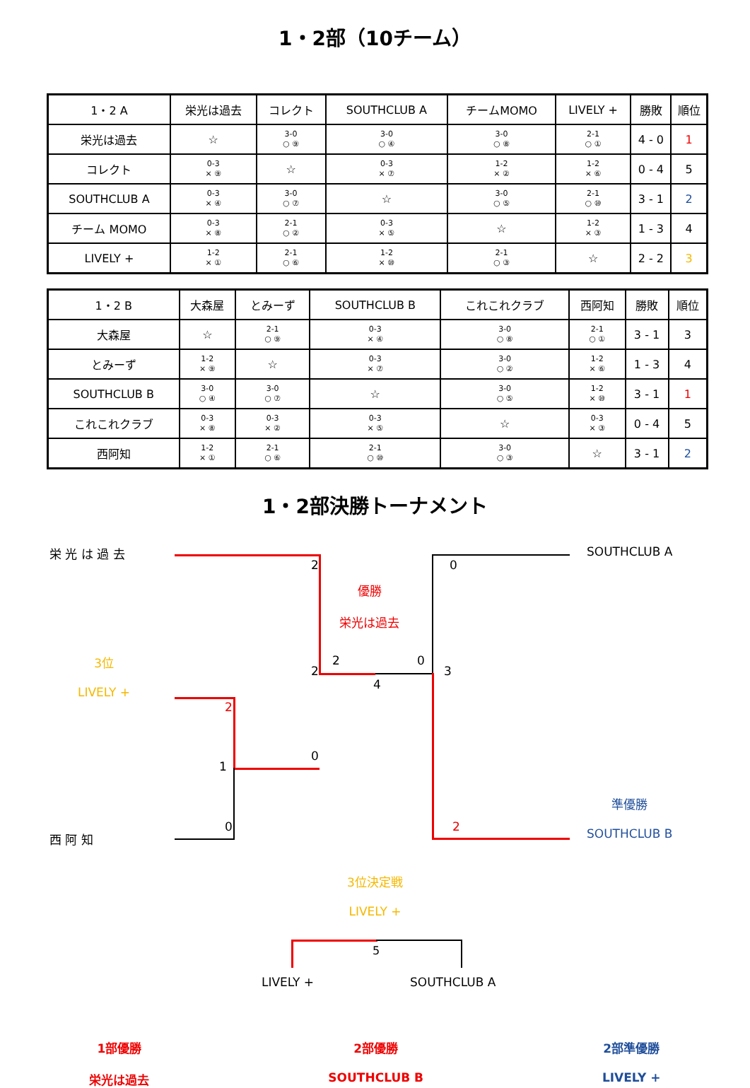1・2部（10チーム）
| 1・2 A | 栄光は過去 | コレクト | SOUTHCLUB A | チームMOMO | LIVELY + | 勝敗 | 順位 |
| --- | --- | --- | --- | --- | --- | --- | --- |
| 栄光は過去 | ☆ | 3-0 ○ ⑨ | 3-0 ○ ④ | 3-0 ○ ⑧ | 2-1 ○ ① | 4 - 0 | 1 |
| コレクト | 0-3 × ⑨ | ☆ | 0-3 × ⑦ | 1-2 × ② | 1-2 × ⑥ | 0 - 4 | 5 |
| SOUTHCLUB A | 0-3 × ④ | 3-0 ○ ⑦ | ☆ | 3-0 ○ ⑤ | 2-1 ○ ⑩ | 3 - 1 | 2 |
| チーム MOMO | 0-3 × ⑧ | 2-1 ○ ② | 0-3 × ⑤ | ☆ | 1-2 × ③ | 1 - 3 | 4 |
| LIVELY + | 1-2 × ① | 2-1 ○ ⑥ | 1-2 × ⑩ | 2-1 ○ ③ | ☆ | 2 - 2 | 3 |
| 1・2 B | 大森屋 | とみーず | SOUTHCLUB B | これこれクラブ | 西阿知 | 勝敗 | 順位 |
| --- | --- | --- | --- | --- | --- | --- | --- |
| 大森屋 | ☆ | 2-1 ○ ⑨ | 0-3 × ④ | 3-0 ○ ⑧ | 2-1 ○ ① | 3 - 1 | 3 |
| とみーず | 1-2 × ⑨ | ☆ | 0-3 × ⑦ | 3-0 ○ ② | 1-2 × ⑥ | 1 - 3 | 4 |
| SOUTHCLUB B | 3-0 ○ ④ | 3-0 ○ ⑦ | ☆ | 3-0 ○ ⑤ | 1-2 × ⑩ | 3 - 1 | 1 |
| これこれクラブ | 0-3 × ⑧ | 0-3 × ② | 0-3 × ⑤ | ☆ | 0-3 × ③ | 0 - 4 | 5 |
| 西阿知 | 1-2 × ① | 2-1 ○ ⑥ | 2-1 ○ ⑩ | 3-0 ○ ③ | ☆ | 3 - 1 | 2 |
1・2部決勝トーナメント
栄 光 は 過 去
2
優勝
栄光は過去
0
SOUTHCLUB A
3位
LIVELY +
2
2 0
4
3
2
1
0
0
西 阿 知
2
準優勝
SOUTHCLUB B
3位決定戦
LIVELY +
5
LIVELY + SOUTHCLUB A
1部優勝
栄光は過去
2部優勝
SOUTHCLUB B
2部準優勝
LIVELY +